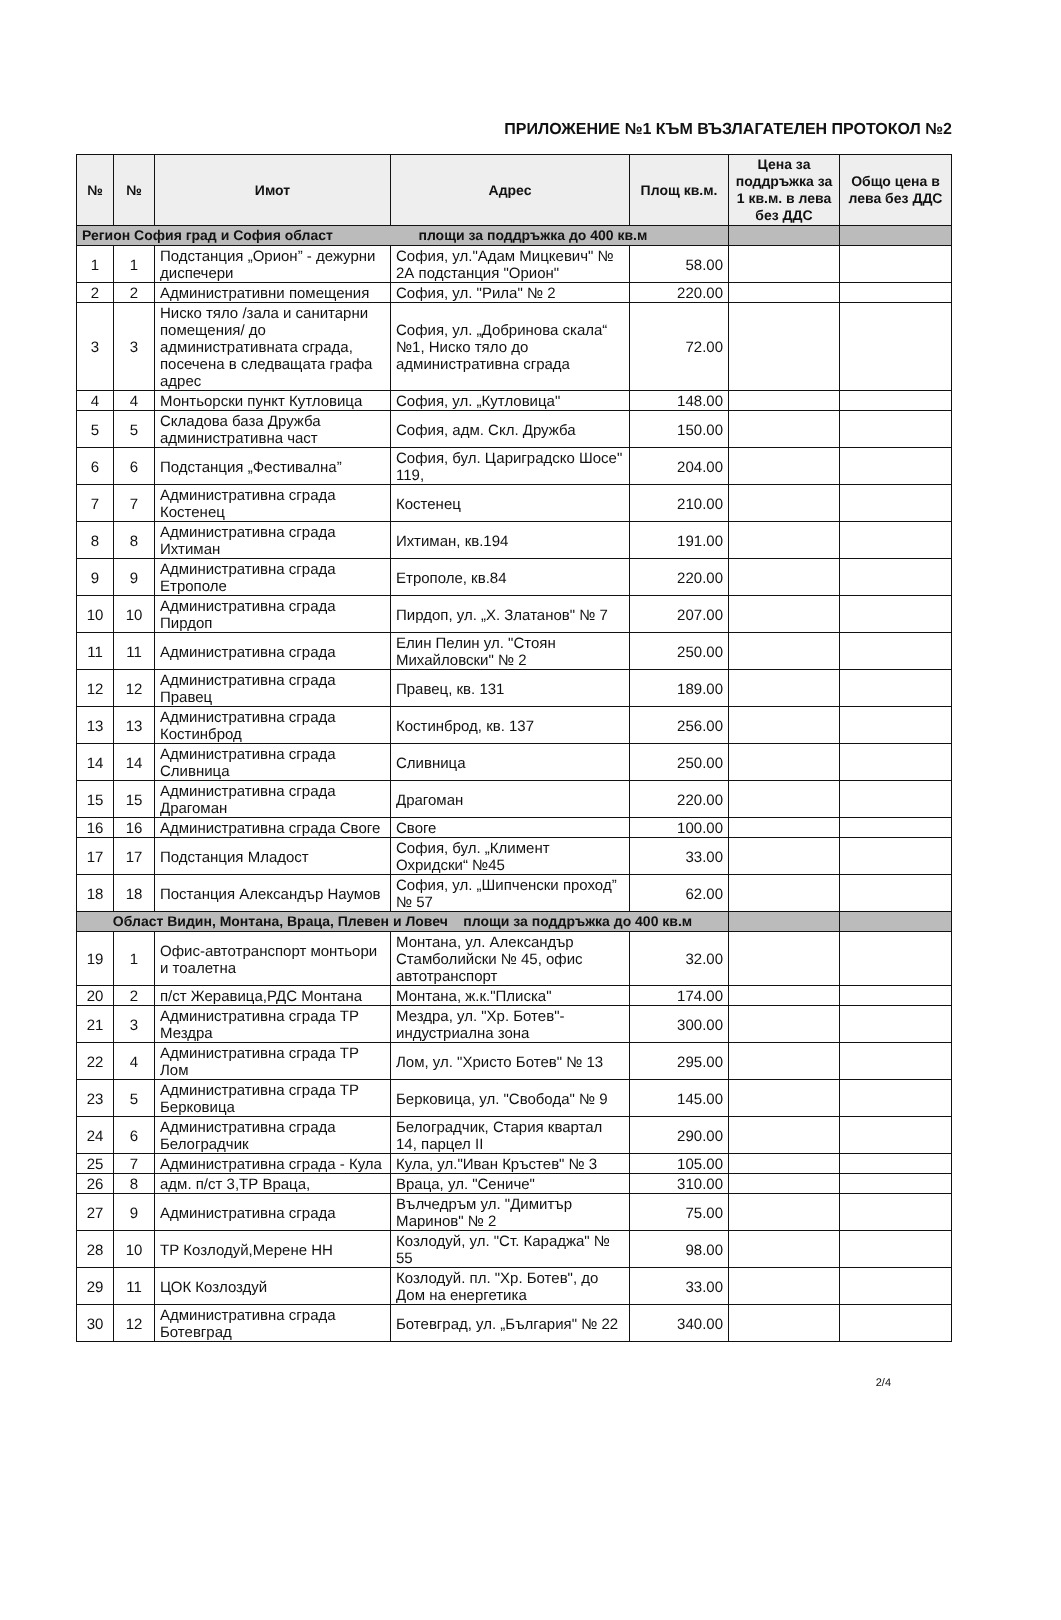ПРИЛОЖЕНИЕ №1 КЪМ ВЪЗЛАГАТЕЛЕН ПРОТОКОЛ №2
| № | № | Имот | Адрес | Площ кв.м. | Цена за поддръжка за 1 кв.м. в лева без ДДС | Общо цена в лева без ДДС |
| --- | --- | --- | --- | --- | --- | --- |
| Регион София град и София област площи за поддръжка до 400 кв.м | | | | | | |
| 1 | 1 | Подстанция „Орион” - дежурни диспечери | София, ул."Адам Мицкевич" № 2А подстанция "Орион" | 58.00 | | |
| 2 | 2 | Административни помещения | София, ул. "Рила" № 2 | 220.00 | | |
| 3 | 3 | Ниско тяло /зала и санитарни помещения/ до административната сграда, посечена в следващата графа адрес | София, ул. „Добринова скала“ №1, Ниско тяло до административна сграда | 72.00 | | |
| 4 | 4 | Монтьорски пункт Кутловица | София, ул. „Кутловица" | 148.00 | | |
| 5 | 5 | Складова база Дружба административна част | София, адм. Скл. Дружба | 150.00 | | |
| 6 | 6 | Подстанция „Фестивална” | София, бул. Цариградско Шосе" 119, | 204.00 | | |
| 7 | 7 | Административна сграда Костенец | Костенец | 210.00 | | |
| 8 | 8 | Административна сграда Ихтиман | Ихтиман, кв.194 | 191.00 | | |
| 9 | 9 | Административна сграда Етрополе | Етрополе, кв.84 | 220.00 | | |
| 10 | 10 | Административна сграда Пирдоп | Пирдоп, ул. „Х. Златанов" № 7 | 207.00 | | |
| 11 | 11 | Административна сграда | Елин Пелин ул. "Стоян Михайловски" № 2 | 250.00 | | |
| 12 | 12 | Административна сграда Правец | Правец, кв. 131 | 189.00 | | |
| 13 | 13 | Административна сграда Костинброд | Костинброд, кв. 137 | 256.00 | | |
| 14 | 14 | Административна сграда Сливница | Сливница | 250.00 | | |
| 15 | 15 | Административна сграда Драгоман | Драгоман | 220.00 | | |
| 16 | 16 | Административна сграда Своге | Своге | 100.00 | | |
| 17 | 17 | Подстанция Младост | София, бул. „Климент Охридски“ №45 | 33.00 | | |
| 18 | 18 | Постанция Александър Наумов | София, ул. „Шипченски проход” № 57 | 62.00 | | |
| Област Видин, Монтана, Враца, Плевен и Ловеч площи за поддръжка до 400 кв.м | | | | | | |
| 19 | 1 | Офис-автотранспорт монтьори и тоалетна | Монтана, ул. Александър Стамболийски № 45, офис автотранспорт | 32.00 | | |
| 20 | 2 | п/ст Жеравица,РДС Монтана | Монтана, ж.к."Плиска" | 174.00 | | |
| 21 | 3 | Административна сграда ТР Мездра | Мездра, ул. "Хр. Ботев"- индустриална зона | 300.00 | | |
| 22 | 4 | Административна сграда ТР Лом | Лом, ул. "Христо Ботев" № 13 | 295.00 | | |
| 23 | 5 | Административна сграда ТР Берковица | Берковица, ул. "Свобода" № 9 | 145.00 | | |
| 24 | 6 | Административна сграда Белоградчик | Белоградчик, Стария квартал 14, парцел II | 290.00 | | |
| 25 | 7 | Административна сграда - Кула | Кула, ул."Иван Кръстев" № 3 | 105.00 | | |
| 26 | 8 | адм. п/ст 3,ТР Враца, | Враца, ул. "Сениче" | 310.00 | | |
| 27 | 9 | Административна сграда | Вълчедръм ул. "Димитър Маринов" № 2 | 75.00 | | |
| 28 | 10 | ТР Козлодуй,Мерене НН | Козлодуй, ул. "Ст. Караджа" № 55 | 98.00 | | |
| 29 | 11 | ЦОК Козлоздуй | Козлодуй. пл. "Хр. Ботев", до Дом на енергетика | 33.00 | | |
| 30 | 12 | Административна сграда Ботевград | Ботевград, ул. „България" № 22 | 340.00 | | |
2/4